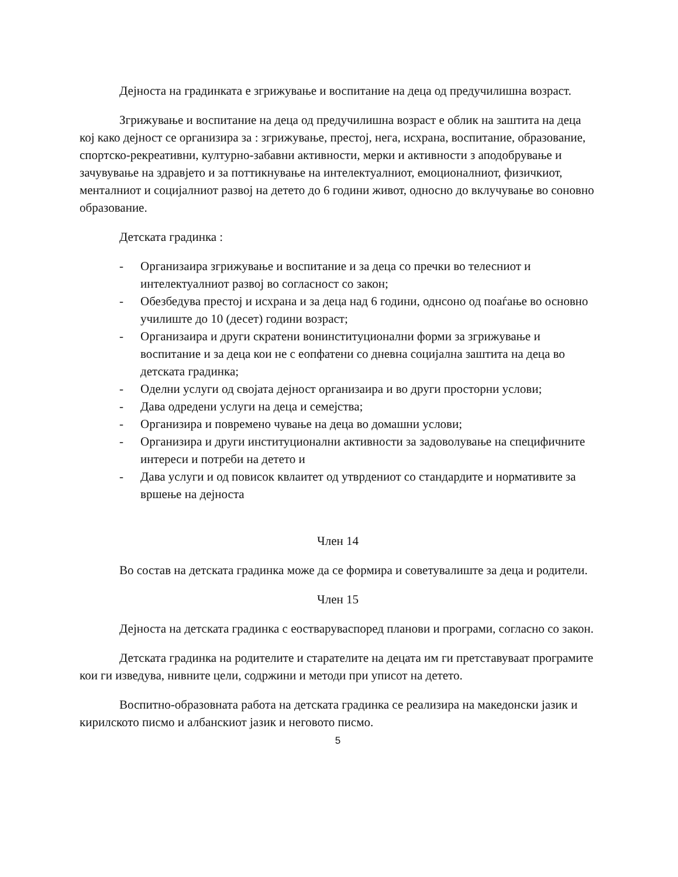Дејноста на градинката е згрижување и воспитание на деца од предучилишна возраст.
Згрижување и воспитание на деца од предучилишна возраст е облик на заштита на деца кој како дејност се организира за : згрижување, престој, нега, исхрана, воспитание, образование, спортско-рекреативни, културно-забавни активности, мерки и активности з аподобрување и зачувување на здравјето и за поттикнување на интелектуалниот, емоционалниот, физичкиот, менталниот и социјалниот развој на детето до 6 години живот, односно до вклучување во соновно образование.
Детската градинка :
- Организаира згрижување и воспитание и за деца со пречки во телесниот и интелектуалниот развој во согласност со закон;
- Обезбедува престој и исхрана и за деца над 6 години, однсоно од поаѓање во основно училиште до 10 (десет) години возраст;
- Организаира и други скратени вонинституционални форми за згрижување и воспитание и за деца кои не с еопфатени со дневна социјална заштита на деца во детската градинка;
- Оделни услуги од својата дејност организаира и во други просторни услови;
- Дава одредени услуги на деца и семејства;
- Организира и повремено чување на деца во домашни услови;
- Организира и други институционални активности за задоволување на специфичните интереси и потреби на детето и
- Дава услуги и од повисок квлаитет од утврдениот со стандардите и нормативите за вршење на дејноста
Член 14
Во состав на детската градинка може да се формира и советувалиште за деца и родители.
Член 15
Дејноста на детската градинка с еостваруваспоред планови и програми, согласно со закон.
Детската градинка на родителите и старателите на децата им ги претставуваат програмите кои ги изведува, нивните цели, содржини и методи при уписот на детето.
Воспитно-образовната работа на детската градинка се реализира на македонски јазик и кирилското писмо и албанскиот јазик и неговото писмо.
5